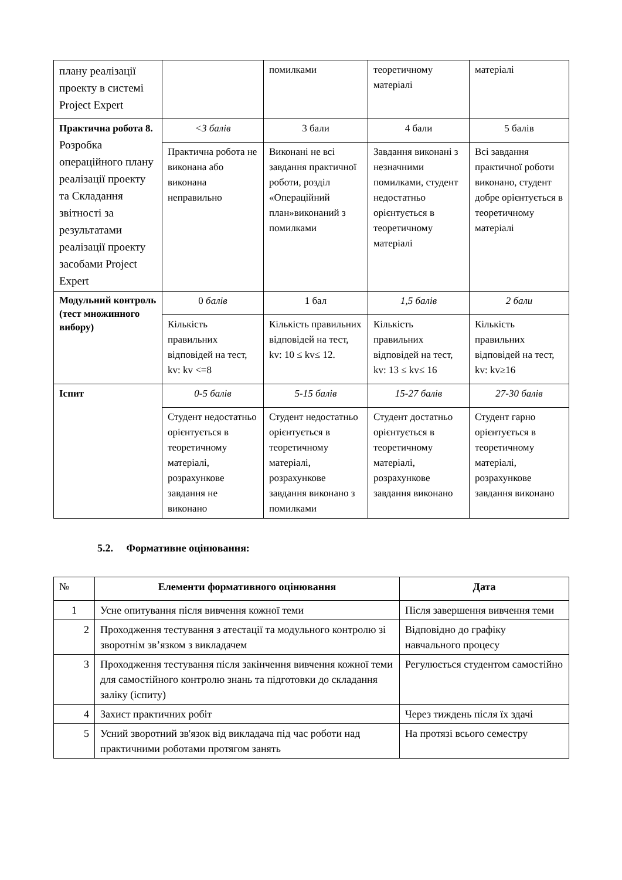| плану реалізації проекту в системі Project Expert | | помилками | теоретичному матеріалі | матеріалі |
| Практична робота 8. Розробка операційного плану реалізації проекту та Складання звітності за результатами реалізації проекту засобами Project Expert | <3 балів | 3 бали | 4 бали | 5 балів |
| | Практична робота не виконана або виконана неправильно | Виконані не всі завдання практичної роботи, розділ «Операційний план»виконаний з помилками | Завдання виконані з незначними помилками, студент недостатньо орієнтується в теоретичному матеріалі | Всі завдання практичної роботи виконано, студент добре орієнтується в теоретичному матеріалі |
| Модульний контроль (тест множинного вибору) | 0 балів | 1 бал | 1,5 балів | 2 бали |
| | Кількість правильних відповідей на тест, kv: kv <=8 | Кількість правильних відповідей на тест, kv: 10 ≤ kv≤ 12. | Кількість правильних відповідей на тест, kv: 13 ≤ kv≤ 16 | Кількість правильних відповідей на тест, kv: kv≥16 |
| Іспит | 0-5 балів | 5-15 балів | 15-27 балів | 27-30 балів |
| | Студент недостатньо орієнтується в теоретичному матеріалі, розрахункове завдання не виконано | Студент недостатньо орієнтується в теоретичному матеріалі, розрахункове завдання виконано з помилками | Студент достатньо орієнтується в теоретичному матеріалі, розрахункове завдання виконано | Студент гарно орієнтується в теоретичному матеріалі, розрахункове завдання виконано |
5.2. Формативне оцінювання:
| № | Елементи формативного оцінювання | Дата |
| --- | --- | --- |
| 1 | Усне опитування після вивчення кожної теми | Після завершення вивчення теми |
| 2 | Проходження тестування з атестації та модульного контролю зі зворотнім зв’язком з викладачем | Відповідно до графіку навчального процесу |
| 3 | Проходження тестування після закінчення вивчення кожної теми для самостійного контролю знань та підготовки до складання заліку (іспиту) | Регулюється студентом самостійно |
| 4 | Захист практичних робіт | Через тиждень після їх здачі |
| 5 | Усний зворотний зв'язок від викладача під час роботи над практичними роботами протягом занять | На протязі всього семестру |